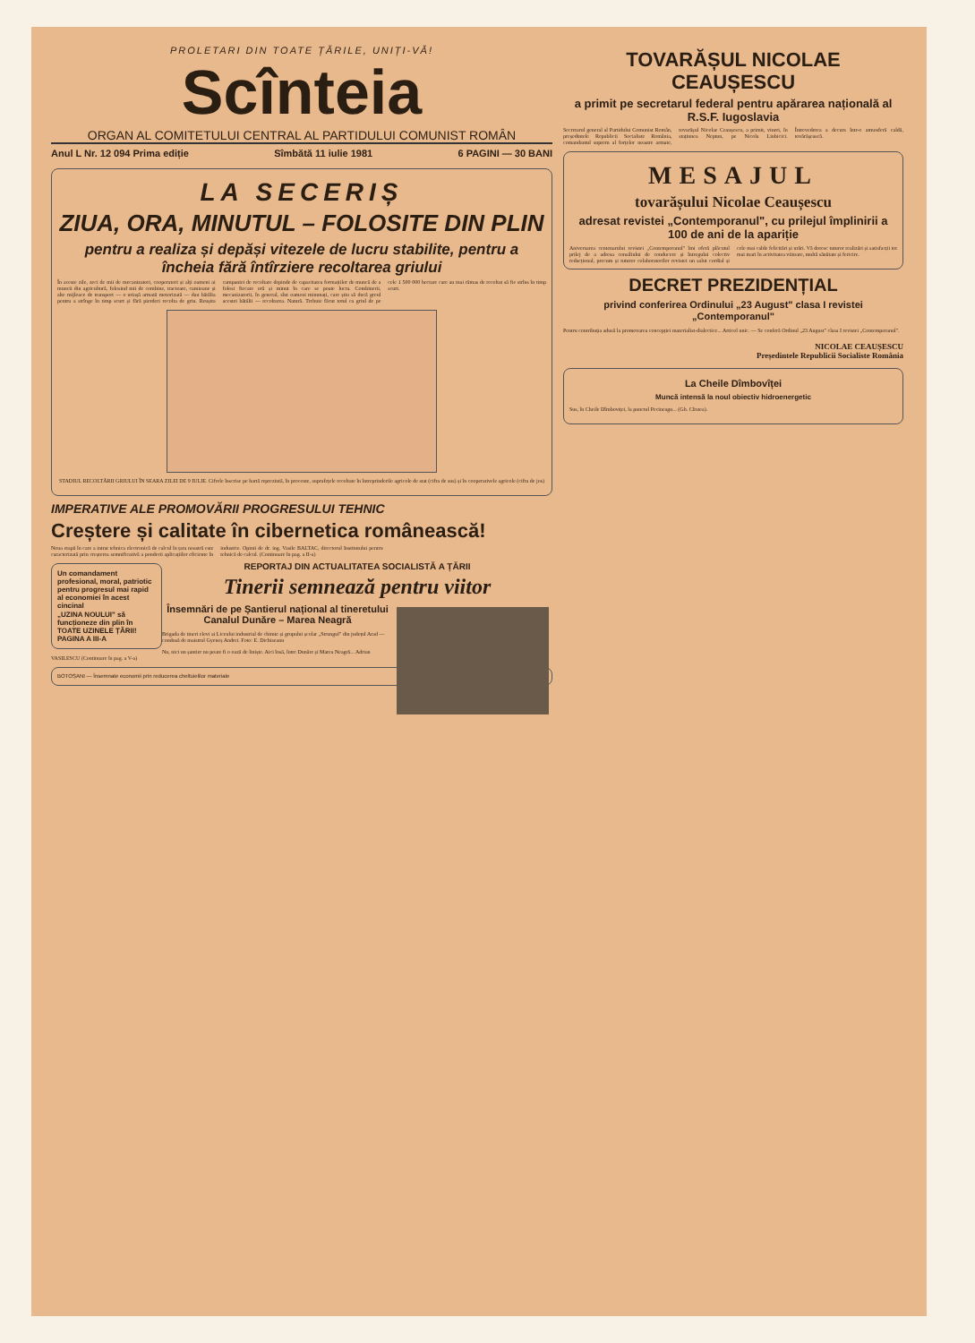PROLETARI DIN TOATE ȚĂRILE, UNIȚI-VĂ!
Scînteia
ORGAN AL COMITETULUI CENTRAL AL PARTIDULUI COMUNIST ROMÂN
Anul L Nr. 12 094 Prima ediție Sîmbătă 11 iulie 1981 6 PAGINI — 30 BANI
LA SECERIȘ
ZIUA, ORA, MINUTUL – FOLOSITE DIN PLIN
pentru a realiza și depăși vitezele de lucru stabilite, pentru a încheia fără întîrziere recoltarea griului
În aceste zile, zeci de mii de mecanizatori, cooperatori și alți oameni ai muncii din agricultură, folosind mii de combine, tractoare, camioane și alte mijloace de transport — o uriașă armată motorizată — dau bătălia pentru a strînge în timp scurt și fără pierderi recolta de griu. Reușita campaniei de recoltare depinde de capacitatea formațiilor de muncă de a folosi fiecare oră și minut în care se poate lucra. Combinerii, mecanizatorii, în general, sînt oameni minunați, care știu să ducă greul acestei bătălii — recoltarea. Natură. Trebuie făcut totul ca griul de pe cele 1 500 000 hectare care au mai rămas de recoltat să fie strîns în timp scurt.
STADIUL RECOLTĂRII GRIULUI ÎN SEARA ZILEI DE 9 IULIE. Cifrele înscrise pe hartă reprezintă, în procente, suprafețele recoltate în întreprinderile agricole de stat (cifra de sus) și în cooperativele agricole (cifra de jos)
IMPERATIVE ALE PROMOVĂRII PROGRESULUI TEHNIC
Creștere și calitate în cibernetica românească!
Noua etapă în care a intrat tehnica electronică de calcul în țara noastră este caracterizată prin creșterea semnificativă a ponderii aplicațiilor eficiente în industrie. Opinii de dr. ing. Vasile BALTAC, directorul Institutului pentru tehnică de calcul. (Continuare în pag. a II-a)
Un comandament profesional, moral, patriotic pentru progresul mai rapid al economiei în acest cincinal
„UZINA NOULUI" să funcționeze din plin în TOATE UZINELE ȚĂRII!
PAGINA A III-A
REPORTAJ DIN ACTUALITATEA SOCIALISTĂ A ȚĂRII
Tinerii semnează pentru viitor
Însemnări de pe Șantierul național al tineretului Canalul Dunăre – Marea Neagră
Brigada de tineri elevi ai Liceului industrial de chimie și grupului școlar „Strungul" din județul Arad — condusă de maistrul Gyeneș Andrei. Foto: E. Dichiseanu
Nu, nici un șantier nu poate fi o oază de liniște. Aici însă, între Dunăre și Marea Neagră... Adrian VASILESCU (Continuare în pag. a V-a)
BOTOȘANI — Însemnate economii prin reducerea cheltuielilor materiale
TOVARĂȘUL NICOLAE CEAUȘESCU
a primit pe secretarul federal pentru apărarea națională al R.S.F. Iugoslavia
Secretarul general al Partidului Comunist Român, președintele Republicii Socialiste România, comandantul suprem al forțelor noastre armate, tovarășul Nicolae Ceaușescu, a primit, vineri, în stațiunea Neptun, pe Nicola Liubicici. Întrevederea a decurs într-o atmosferă caldă, tovărășească.
MESAJUL
tovarășului Nicolae Ceaușescu
adresat revistei „Contemporanul", cu prilejul împlinirii a 100 de ani de la apariție
Aniversarea centenarului revistei „Contemporanul" îmi oferă plăcutul prilej de a adresa consiliului de conducere și întregului colectiv redacțional, precum și tuturor colaboratorilor revistei un salut cordial și cele mai calde felicitări și urări. Vă doresc tuturor realizări și satisfacții tot mai mari în activitatea viitoare, multă sănătate și fericire.
DECRET PREZIDENȚIAL
privind conferirea Ordinului „23 August" clasa I revistei „Contemporanul"
Pentru contribuția adusă la promovarea concepției materialist-dialectice... Articol unic. — Se conferă Ordinul „23 August" clasa I revistei „Contemporanul".
NICOLAE CEAUȘESCU
Președintele Republicii Socialiste România
La Cheile Dîmbovîței
Muncă intensă la noul obiectiv hidroenergetic
Sus, în Cheile Dîmboviței, la punctul Pecineagu... (Gh. Cîrstea).